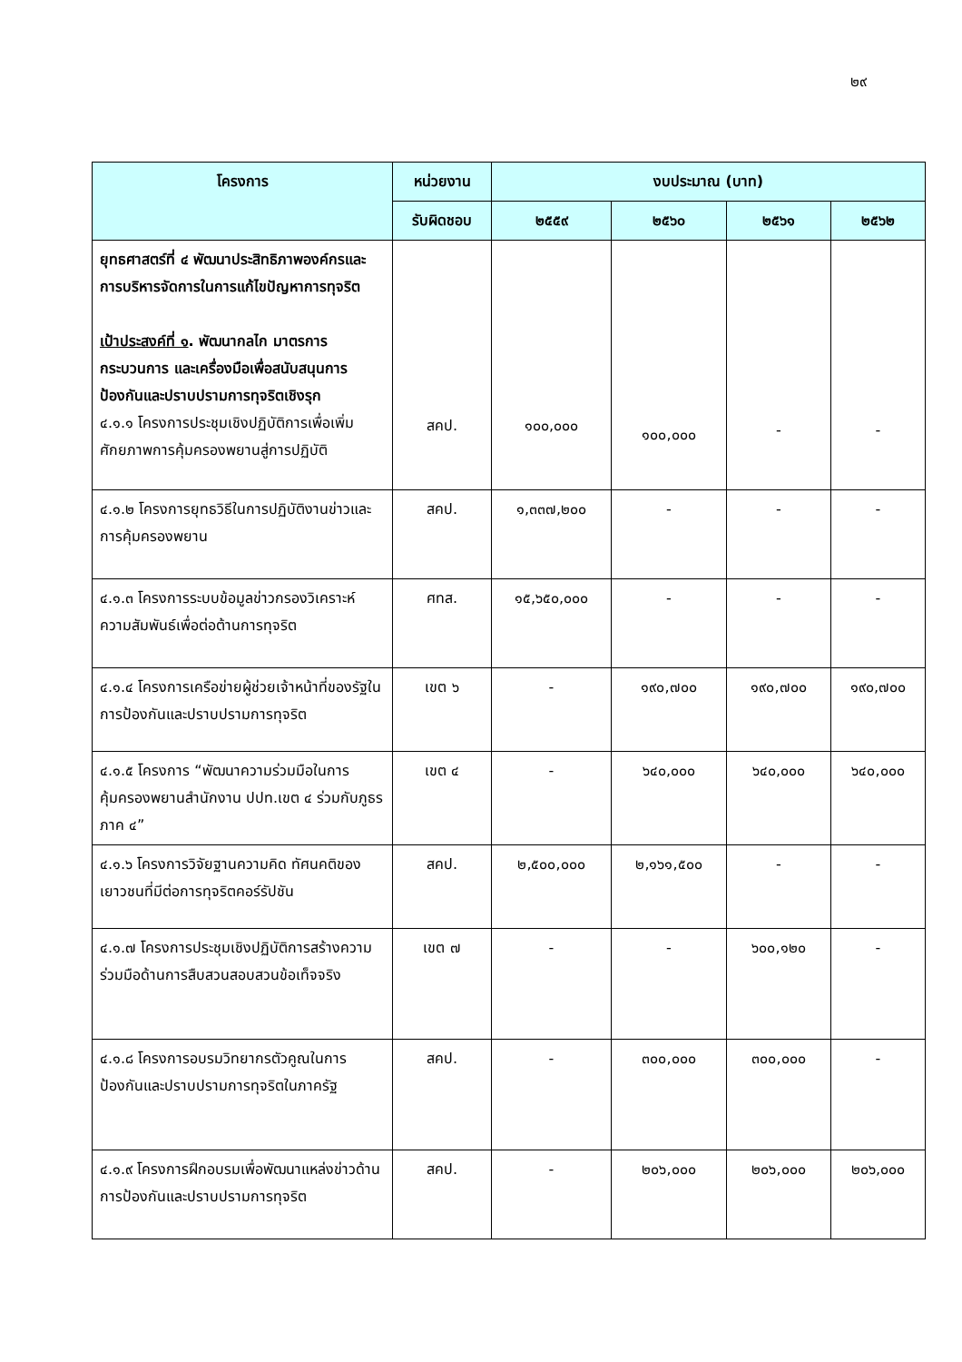๒๙
| โครงการ | หน่วยงาน | งบประมาณ (บาท) | | | |
| --- | --- | --- | --- | --- | --- |
| | รับผิดชอบ | ๒๕๕๙ | ๒๕๖๐ | ๒๕๖๑ | ๒๕๖๒ |
| ยุทธศาสตร์ที่ ๔ พัฒนาประสิทธิภาพองค์กรและการบริหารจัดการในการแก้ไขปัญหาการทุจริต เป้าประสงค์ที่ ๑ . พัฒนากลไก มาตรการ กระบวนการ และเครื่องมือเพื่อสนับสนุนการป้องกันและปราบปรามการทุจริตเชิงรุก ๔.๑.๑ โครงการประชุมเชิงปฏิบัติการเพื่อเพิ่มศักยภาพการคุ้มครองพยานสู่การปฏิบัติ | สคป. | ๑๐๐,๐๐๐ | ๑๐๐,๐๐๐ | - | - |
| ๔.๑.๒ โครงการยุทธวิธีในการปฏิบัติงานข่าวและการคุ้มครองพยาน | สคป. | ๑,๓๓๗,๒๐๐ | - | - | - |
| ๔.๑.๓ โครงการระบบข้อมูลข่าวกรองวิเคราะห์ความสัมพันธ์เพื่อต่อต้านการทุจริต | ศทส. | ๑๕,๖๕๐,๐๐๐ | - | - | - |
| ๔.๑.๔ โครงการเครือข่ายผู้ช่วยเจ้าหน้าที่ของรัฐในการป้องกันและปราบปรามการทุจริต | เขต ๖ | - | ๑๙๐,๗๐๐ | ๑๙๐,๗๐๐ | ๑๙๐,๗๐๐ |
| ๔.๑.๕ โครงการ “พัฒนาความร่วมมือในการคุ้มครองพยานสำนักงาน ปปท.เขต ๔ ร่วมกับภูธรภาค ๔” | เขต ๔ | - | ๖๔๐,๐๐๐ | ๖๔๐,๐๐๐ | ๖๔๐,๐๐๐ |
| ๔.๑.๖ โครงการวิจัยฐานความคิด ทัศนคติของเยาวชนที่มีต่อการทุจริตคอร์รัปชัน | สคป. | ๒,๕๐๐,๐๐๐ | ๒,๑๖๑,๕๐๐ | - | - |
| ๔.๑.๗ โครงการประชุมเชิงปฏิบัติการสร้างความร่วมมือด้านการสืบสวนสอบสวนข้อเท็จจริง | เขต ๗ | - | - | ๖๐๐,๑๒๐ | - |
| ๔.๑.๘ โครงการอบรมวิทยากรตัวคูณในการป้องกันและปราบปรามการทุจริตในภาครัฐ | สคป. | - | ๓๐๐,๐๐๐ | ๓๐๐,๐๐๐ | - |
| ๔.๑.๙ โครงการฝึกอบรมเพื่อพัฒนาแหล่งข่าวด้านการป้องกันและปราบปรามการทุจริต | สคป. | - | ๒๐๖,๐๐๐ | ๒๐๖,๐๐๐ | ๒๐๖,๐๐๐ |